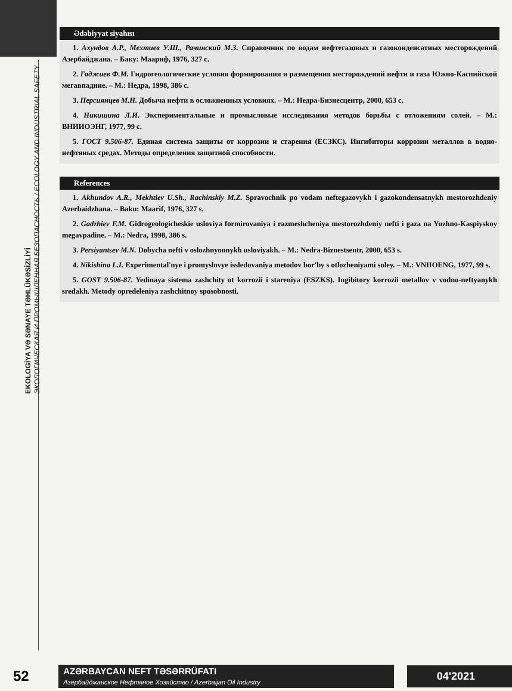EKOLOGİYA VƏ SƏNAYE TƏHLÜKƏSİZLİYİ
ЭКОЛОГИЧЕСКАЯ И ПРОМЫШЛЕННАЯ БЕЗОПАСНОСТЬ / ECOLOGY AND INDUSTRIAL SAFETY
Ədəbiyyat siyahısı
1. Ахундов А.Р., Мехтиев У.Ш., Рачинский М.З. Справочник по водам нефтегазовых и газоконденсатных месторождений Азербайджана. – Баку: Маариф, 1976, 327 с.
2. Гаджиев Ф.М. Гидрогеологические условия формирования и размещения месторождений нефти и газа Южно-Каспийской мегавпадине. – М.: Недра, 1998, 386 с.
3. Персиянцев М.Н. Добыча нефти в осложненных условиях. – М.: Недра-Бизнесцентр, 2000, 653 с.
4. Никишина Л.И. Экспериментальные и промысловые исследования методов борьбы с отложениям солей. – М.: ВНИИОЭНГ, 1977, 99 с.
5. ГОСТ 9.506-87. Единая система защиты от коррозии и старения (ЕСЗКС). Ингибиторы коррозии металлов в водно-нефтяных средах. Методы определения защитной способности.
References
1. Akhundov A.R., Mekhtiev U.Sh., Rachinskiy M.Z. Spravochnik po vodam neftegazovykh i gazokondensatnykh mestorozhdeniy Azerbaidzhana. – Baku: Maarif, 1976, 327 s.
2. Gadzhiev F.M. Gidrogeologicheskie usloviya formirovaniya i razmeshcheniya mestorozhdeniy nefti i gaza na Yuzhno-Kaspiyskoy megavpadine. – M.: Nedra, 1998, 386 s.
3. Persiyantsev M.N. Dobycha nefti v oslozhnyonnykh usloviyakh. – M.: Nedra-Biznestsentr, 2000, 653 s.
4. Nikishina L.I. Experimental'nye i promyslovye issledovaniya metodov bor'by s otlozheniyami soley. – M.: VNIIOENG, 1977, 99 s.
5. GOST 9.506-87. Yedinaya sistema zashchity ot korrozii i stareniya (ESZKS). Ingibitory korrozii metallov v vodno-neftyanykh sredakh. Metody opredeleniya zashchitnoy sposobnosti.
52
AZƏRBAYCAN NEFT TƏSƏRRÜFATI
Азербайджанское Нефтяное Хозяйство / Azerbaijan Oil Industry
04'2021